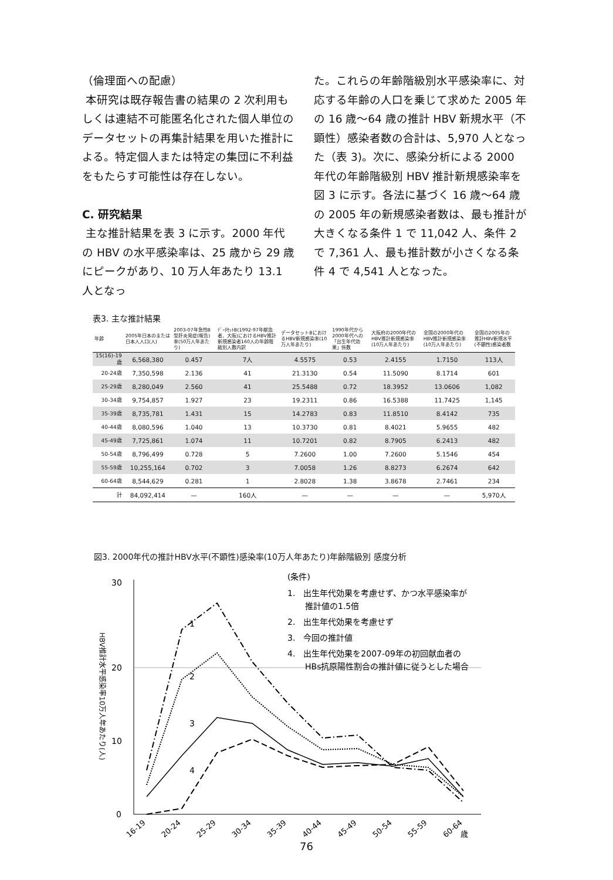（倫理面への配慮）
本研究は既存報告書の結果の 2 次利用もしくは連結不可能匿名化された個人単位のデータセットの再集計結果を用いた推計による。特定個人または特定の集団に不利益をもたらす可能性は存在しない。
C. 研究結果
主な推計結果を表 3 に示す。2000 年代の HBV の水平感染率は、25 歳から 29 歳にピークがあり、10 万人年あたり 13.1 人となっ
た。これらの年齢階級別水平感染率に、対応する年齢の人口を乗じて求めた 2005 年の 16 歳～64 歳の推計 HBV 新規水平（不顕性）感染者数の合計は、5,970 人となった（表 3)。次に、感染分析による 2000 年代の年齢階級別 HBV 推計新規感染率を図 3 に示す。各法に基づく 16 歳～64 歳の 2005 年の新規感染者数は、最も推計が大きくなる条件 1 で 11,042 人、条件 2 で 7,361 人、最も推計数が小さくなる条件 4 で 4,541 人となった。
表3. 主な推計結果
| 年齢 | 2005年日本のまたは日本人人口(人) | 2003-07年急性B型肝炎発症(報告)率(50万人年あたり) | ﾃﾞｰﾀｾｯﾄB(1992-97年献血者、大阪)におけるHBV推計新規感染者160人の年齢階級別人数内訳 | データセットBにおけるHBV新規感染率(10万人年あたり) | 1990年代から2000年代への「出生年代効果」係数 | 大阪府の2000年代のHBV推計新規感染率(10万人年あたり) | 全国の2000年代のHBV推計新規感染率(10万人年あたり) | 全国の2005年の推計HBV新規水平(不顕性)感染者数 |
| --- | --- | --- | --- | --- | --- | --- | --- | --- |
| 15(16)-19歳 | 6,568,380 | 0.457 | 7人 | 4.5575 | 0.53 | 2.4155 | 1.7150 | 113人 |
| 20-24歳 | 7,350,598 | 2.136 | 41 | 21.3130 | 0.54 | 11.5090 | 8.1714 | 601 |
| 25-29歳 | 8,280,049 | 2.560 | 41 | 25.5488 | 0.72 | 18.3952 | 13.0606 | 1,082 |
| 30-34歳 | 9,754,857 | 1.927 | 23 | 19.2311 | 0.86 | 16.5388 | 11.7425 | 1,145 |
| 35-39歳 | 8,735,781 | 1.431 | 15 | 14.2783 | 0.83 | 11.8510 | 8.4142 | 735 |
| 40-44歳 | 8,080,596 | 1.040 | 13 | 10.3730 | 0.81 | 8.4021 | 5.9655 | 482 |
| 45-49歳 | 7,725,861 | 1.074 | 11 | 10.7201 | 0.82 | 8.7905 | 6.2413 | 482 |
| 50-54歳 | 8,796,499 | 0.728 | 5 | 7.2600 | 1.00 | 7.2600 | 5.1546 | 454 |
| 55-59歳 | 10,255,164 | 0.702 | 3 | 7.0058 | 1.26 | 8.8273 | 6.2674 | 642 |
| 60-64歳 | 8,544,629 | 0.281 | 1 | 2.8028 | 1.38 | 3.8678 | 2.7461 | 234 |
| 計 | 84,092,414 | — | 160人 | — | — | — | — | 5,970人 |
図3. 2000年代の推計HBV水平(不顕性)感染率(10万人年あたり)年齢階級別 感度分析
30
20
10
0
HBV推計水平感染率10万人年あたり(人)
1
2
3
4
(条件)
1.　出生年代効果を考慮せず、かつ水平感染率が
推計値の1.5倍
2.　出生年代効果を考慮せず
3.　今回の推計値
4.　出生年代効果を2007-09年の初回献血者の
HBs抗原陽性割合の推計値に従うとした場合
16-19
20-24
25-29
30-34
35-39
40-44
45-49
50-54
55-59
60-64
歳
76